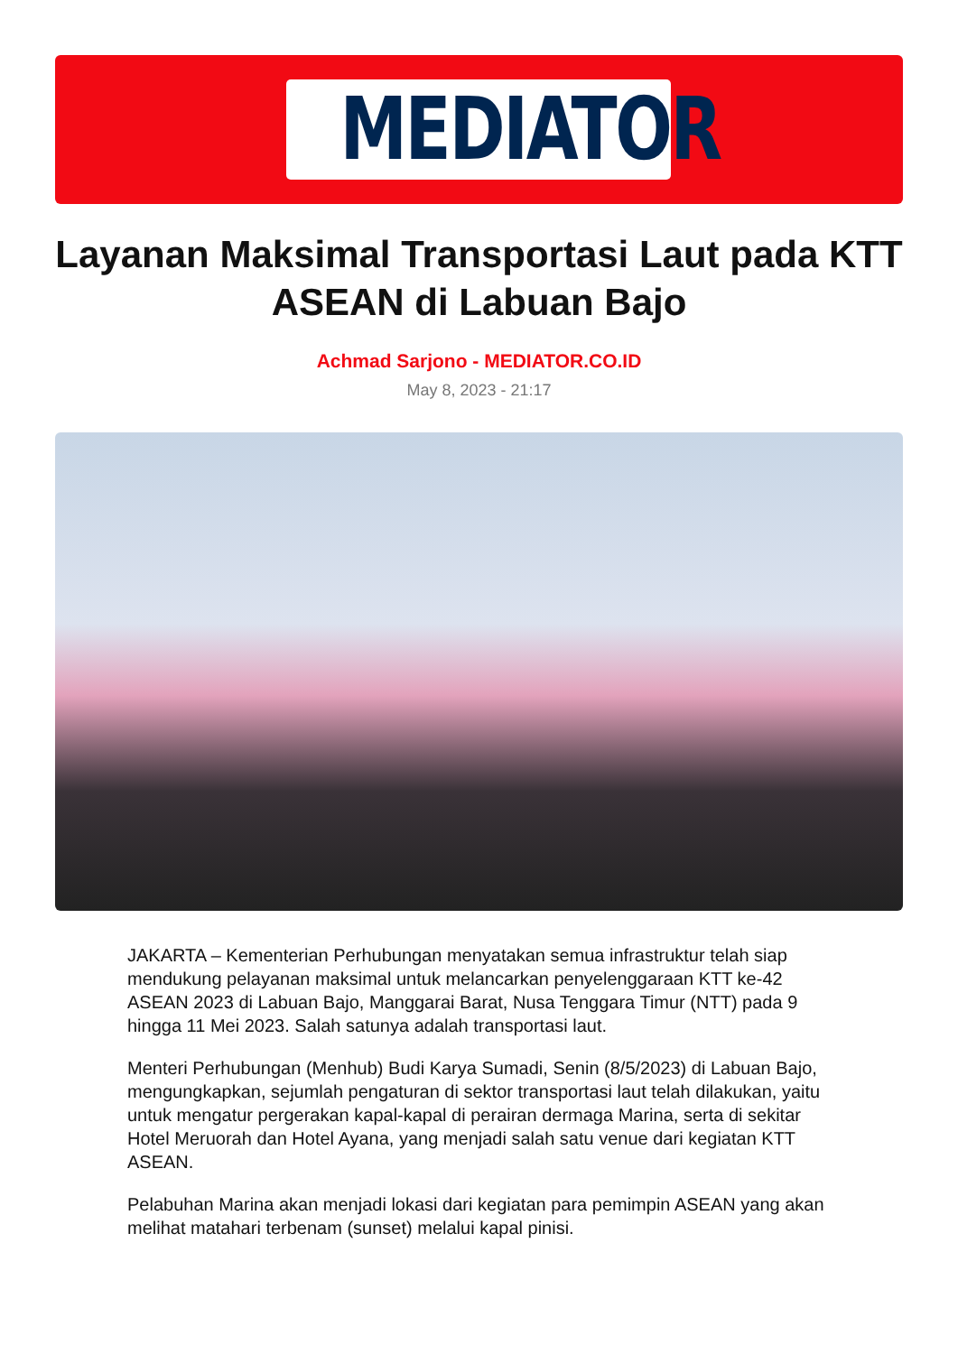MEDIATOR
Layanan Maksimal Transportasi Laut pada KTT ASEAN di Labuan Bajo
Achmad Sarjono - MEDIATOR.CO.ID
May 8, 2023 - 21:17
JAKARTA – Kementerian Perhubungan menyatakan semua infrastruktur telah siap mendukung pelayanan maksimal untuk melancarkan penyelenggaraan KTT ke-42 ASEAN 2023 di Labuan Bajo, Manggarai Barat, Nusa Tenggara Timur (NTT) pada 9 hingga 11 Mei 2023. Salah satunya adalah transportasi laut.
Menteri Perhubungan (Menhub) Budi Karya Sumadi, Senin (8/5/2023) di Labuan Bajo, mengungkapkan, sejumlah pengaturan di sektor transportasi laut telah dilakukan, yaitu untuk mengatur pergerakan kapal-kapal di perairan dermaga Marina, serta di sekitar Hotel Meruorah dan Hotel Ayana, yang menjadi salah satu venue dari kegiatan KTT ASEAN.
Pelabuhan Marina akan menjadi lokasi dari kegiatan para pemimpin ASEAN yang akan melihat matahari terbenam (sunset) melalui kapal pinisi.